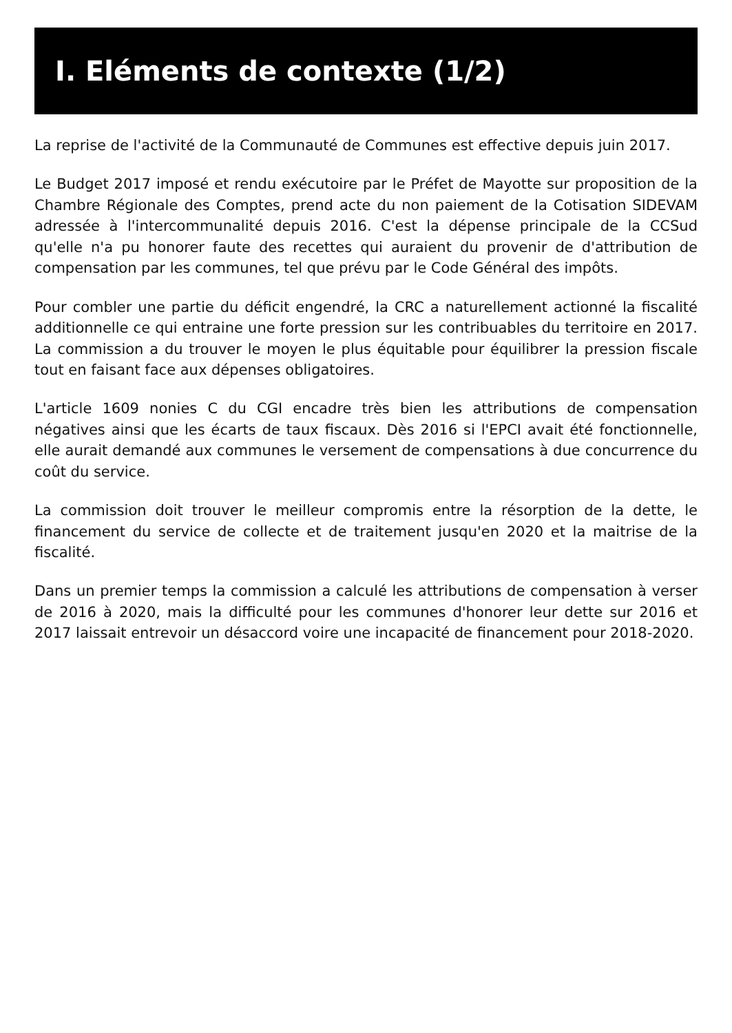I. Eléments de contexte (1/2)
La reprise de l'activité de la Communauté de Communes est effective depuis juin 2017.
Le Budget 2017 imposé et rendu exécutoire par le Préfet de Mayotte sur proposition de la Chambre Régionale des Comptes, prend acte du non paiement de la Cotisation SIDEVAM adressée à l'intercommunalité depuis 2016. C'est la dépense principale de la CCSud qu'elle n'a pu honorer faute des recettes qui auraient du provenir de d'attribution de compensation par les communes, tel que prévu par le Code Général des impôts.
Pour combler une partie du déficit engendré, la CRC a naturellement actionné la fiscalité additionnelle ce qui entraine une forte pression sur les contribuables du territoire en 2017. La commission a du trouver le moyen le plus équitable pour équilibrer la pression fiscale tout en faisant face aux dépenses obligatoires.
L'article 1609 nonies C du CGI encadre très bien les attributions de compensation négatives ainsi que les écarts de taux fiscaux. Dès 2016 si l'EPCI avait été fonctionnelle, elle aurait demandé aux communes le versement de compensations à due concurrence du coût du service.
La commission doit trouver le meilleur compromis entre la résorption de la dette, le financement du service de collecte et de traitement jusqu'en 2020 et la maitrise de la fiscalité.
Dans un premier temps la commission a calculé les attributions de compensation à verser de 2016 à 2020, mais la difficulté pour les communes d'honorer leur dette sur 2016 et 2017 laissait entrevoir un désaccord voire une incapacité de financement pour 2018-2020.